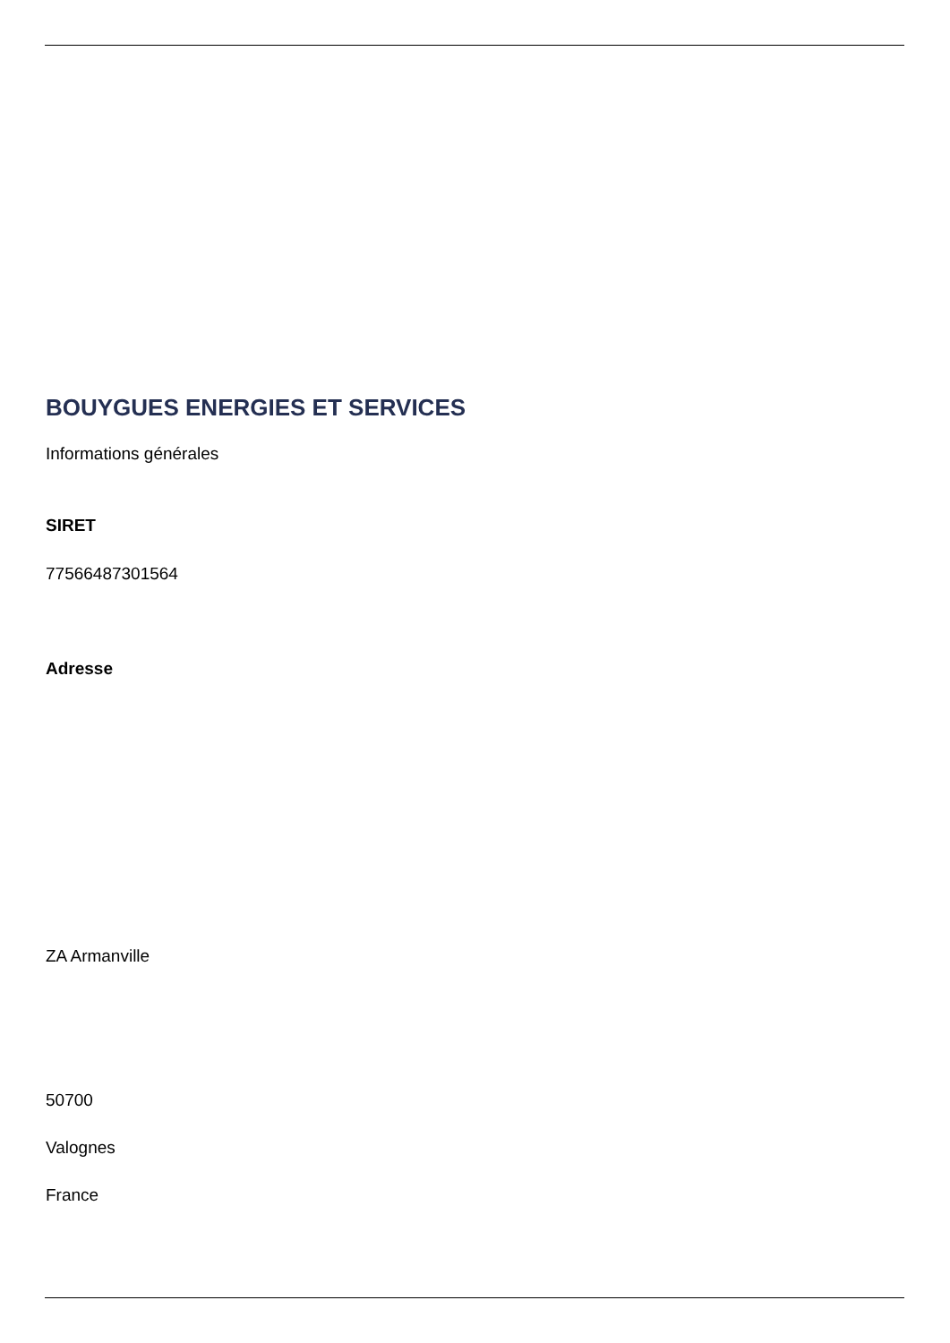BOUYGUES ENERGIES ET SERVICES
Informations générales
SIRET
77566487301564
Adresse
ZA Armanville
50700
Valognes
France